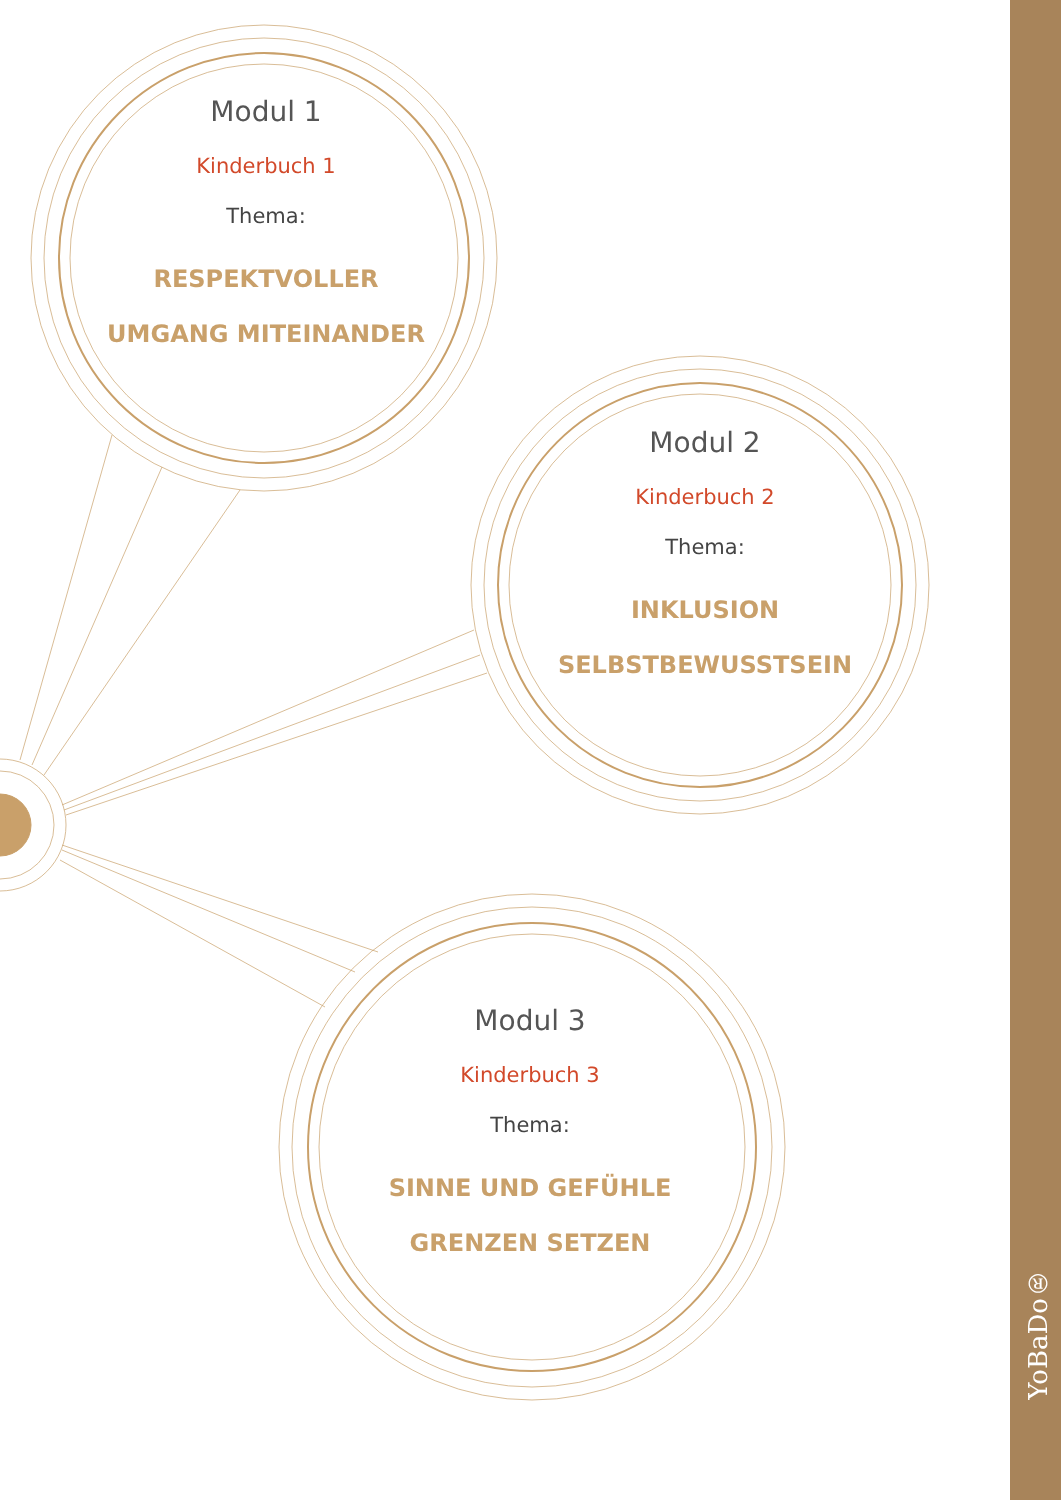Modul 1
Kinderbuch 1
Thema:
RESPEKTVOLLER
UMGANG MITEINANDER
Modul 2
Kinderbuch 2
Thema:
INKLUSION
SELBSTBEWUSSTSEIN
Modul 3
Kinderbuch 3
Thema:
SINNE UND GEFÜHLE
GRENZEN SETZEN
YoBaDo®